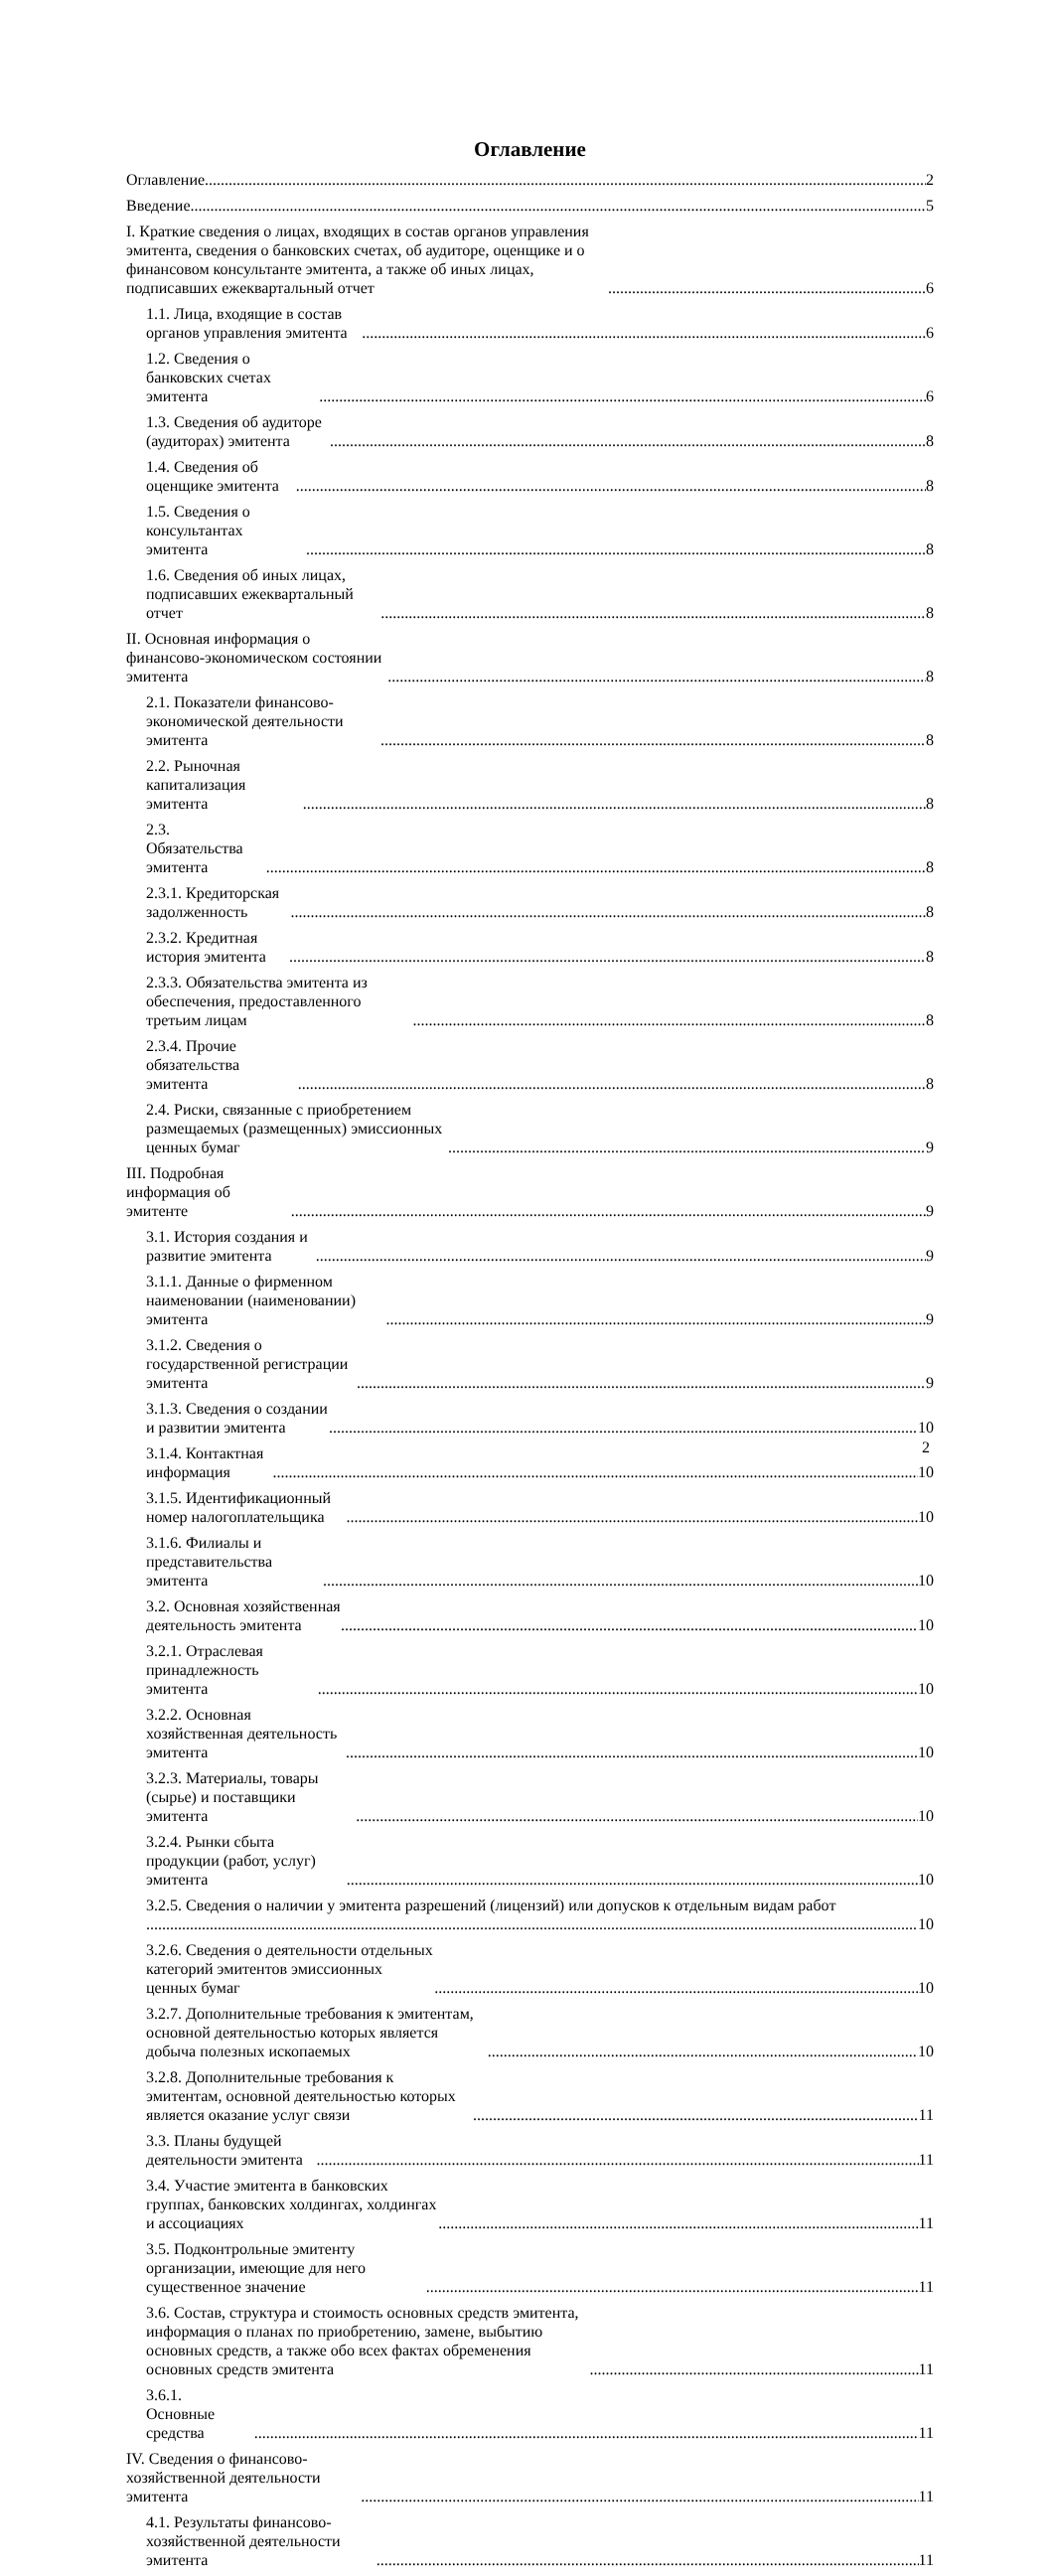Оглавление
Оглавление 2
Введение 5
I. Краткие сведения о лицах, входящих в состав органов управления эмитента, сведения о банковских счетах, об аудиторе, оценщике и о финансовом консультанте эмитента, а также об иных лицах, подписавших ежеквартальный отчет 6
1.1. Лица, входящие в состав органов управления эмитента 6
1.2. Сведения о банковских счетах эмитента 6
1.3. Сведения об аудиторе (аудиторах) эмитента 8
1.4. Сведения об оценщике эмитента 8
1.5. Сведения о консультантах эмитента 8
1.6. Сведения об иных лицах, подписавших ежеквартальный отчет 8
II. Основная информация о финансово-экономическом состоянии эмитента 8
2.1. Показатели финансово-экономической деятельности эмитента 8
2.2. Рыночная капитализация эмитента 8
2.3. Обязательства эмитента 8
2.3.1. Кредиторская задолженность 8
2.3.2. Кредитная история эмитента 8
2.3.3. Обязательства эмитента из обеспечения, предоставленного третьим лицам 8
2.3.4. Прочие обязательства эмитента 8
2.4. Риски, связанные с приобретением размещаемых (размещенных) эмиссионных ценных бумаг 9
III. Подробная информация об эмитенте 9
3.1. История создания и развитие эмитента 9
3.1.1. Данные о фирменном наименовании (наименовании) эмитента 9
3.1.2. Сведения о государственной регистрации эмитента 9
3.1.3. Сведения о создании и развитии эмитента 10
3.1.4. Контактная информация 10
3.1.5. Идентификационный номер налогоплательщика 10
3.1.6. Филиалы и представительства эмитента 10
3.2. Основная хозяйственная деятельность эмитента 10
3.2.1. Отраслевая принадлежность эмитента 10
3.2.2. Основная хозяйственная деятельность эмитента 10
3.2.3. Материалы, товары (сырье) и поставщики эмитента 10
3.2.4. Рынки сбыта продукции (работ, услуг) эмитента 10
3.2.5. Сведения о наличии у эмитента разрешений (лицензий) или допусков к отдельным видам работ
10
3.2.6. Сведения о деятельности отдельных категорий эмитентов эмиссионных ценных бумаг 10
3.2.7. Дополнительные требования к эмитентам, основной деятельностью которых является добыча полезных ископаемых 10
3.2.8. Дополнительные требования к эмитентам, основной деятельностью которых является оказание услуг связи 11
3.3. Планы будущей деятельности эмитента 11
3.4. Участие эмитента в банковских группах, банковских холдингах, холдингах и ассоциациях 11
3.5. Подконтрольные эмитенту организации, имеющие для него существенное значение 11
3.6. Состав, структура и стоимость основных средств эмитента, информация о планах по приобретению, замене, выбытию основных средств, а также обо всех фактах обременения основных средств эмитента 11
3.6.1. Основные средства 11
IV. Сведения о финансово-хозяйственной деятельности эмитента 11
4.1. Результаты финансово-хозяйственной деятельности эмитента 11
2